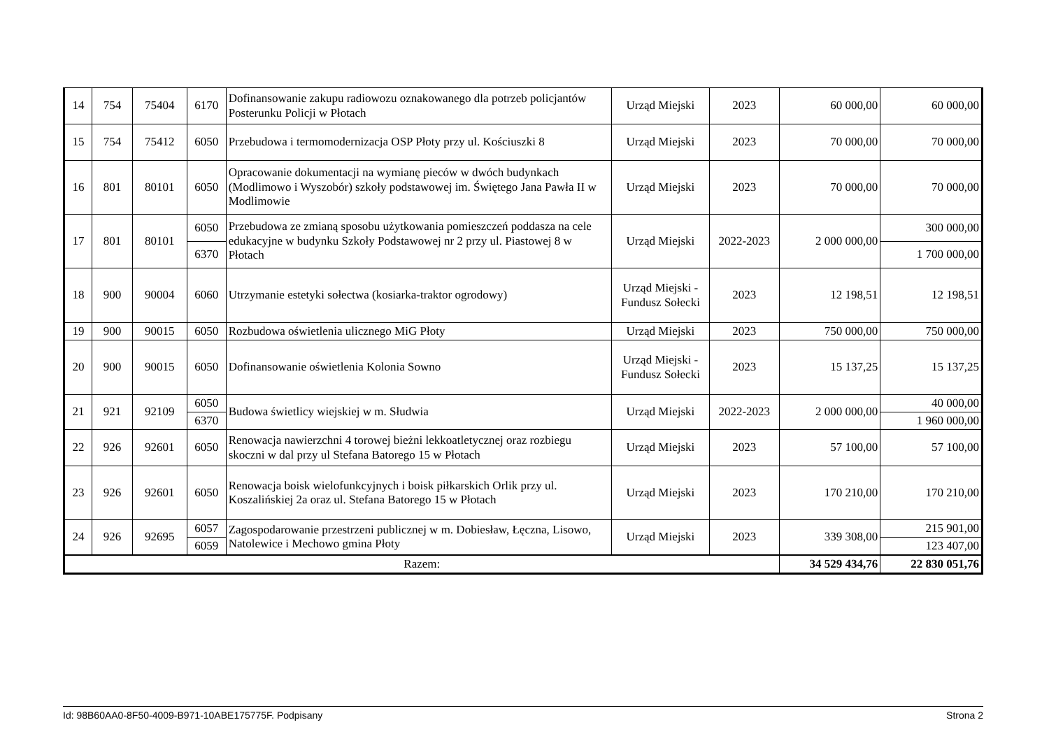| 14 | 754 | 75404 | 6170 | Dofinansowanie zakupu radiowozu oznakowanego dla potrzeb policjantów Posterunku Policji w Płotach | Urząd Miejski | 2023 | 60 000,00 | 60 000,00 |
| 15 | 754 | 75412 | 6050 | Przebudowa i termomodernizacja OSP Płoty przy ul. Kościuszki 8 | Urząd Miejski | 2023 | 70 000,00 | 70 000,00 |
| 16 | 801 | 80101 | 6050 | Opracowanie dokumentacji na wymianę pieców w dwóch budynkach (Modlimowo i Wyszobór) szkoły podstawowej im. Świętego Jana Pawła II w Modlimowie | Urząd Miejski | 2023 | 70 000,00 | 70 000,00 |
| 17 | 801 | 80101 | 6050 | Przebudowa ze zmianą sposobu użytkowania pomieszczeń poddasza na cele edukacyjne w budynku Szkoły Podstawowej nr 2 przy ul. Piastowej 8 w Płotach | Urząd Miejski | 2022-2023 | 2 000 000,00 | 300 000,00 |
| | | | 6370 | | | | | 1 700 000,00 |
| 18 | 900 | 90004 | 6060 | Utrzymanie estetyki sołectwa (kosiarka-traktor ogrodowy) | Urząd Miejski - Fundusz Sołecki | 2023 | 12 198,51 | 12 198,51 |
| 19 | 900 | 90015 | 6050 | Rozbudowa oświetlenia ulicznego MiG Płoty | Urząd Miejski | 2023 | 750 000,00 | 750 000,00 |
| 20 | 900 | 90015 | 6050 | Dofinansowanie oświetlenia Kolonia Sowno | Urząd Miejski - Fundusz Sołecki | 2023 | 15 137,25 | 15 137,25 |
| 21 | 921 | 92109 | 6050 | Budowa świetlicy wiejskiej w m. Słudwia | Urząd Miejski | 2022-2023 | 2 000 000,00 | 40 000,00 |
| | | | 6370 | | | | | 1 960 000,00 |
| 22 | 926 | 92601 | 6050 | Renowacja nawierzchni 4 torowej bieżni lekkoatletycznej oraz rozbiegu skoczni w dal przy ul Stefana Batorego 15 w Płotach | Urząd Miejski | 2023 | 57 100,00 | 57 100,00 |
| 23 | 926 | 92601 | 6050 | Renowacja boisk wielofunkcyjnych i boisk piłkarskich Orlik przy ul. Koszalińskiej 2a oraz ul. Stefana Batorego 15 w Płotach | Urząd Miejski | 2023 | 170 210,00 | 170 210,00 |
| 24 | 926 | 92695 | 6057 | Zagospodarowanie przestrzeni publicznej w m. Dobiesław, Łęczna, Lisowo, Natolewice i Mechowo gmina Płoty | Urząd Miejski | 2023 | 339 308,00 | 215 901,00 |
| | | | 6059 | | | | | 123 407,00 |
| Razem: | | | | | | | 34 529 434,76 | 22 830 051,76 |
Id: 98B60AA0-8F50-4009-B971-10ABE175775F. Podpisany Strona 2